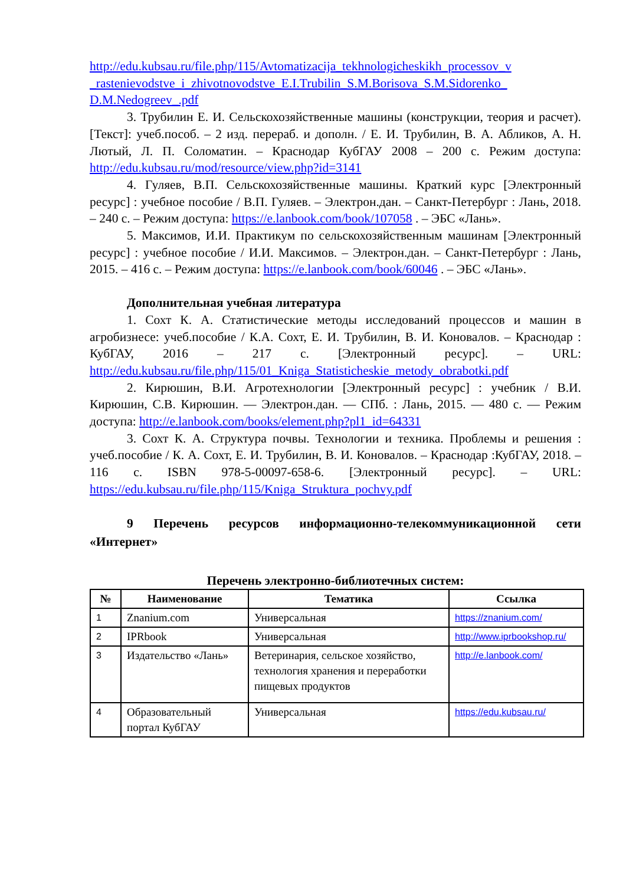http://edu.kubsau.ru/file.php/115/Avtomatizacija_tekhnologicheskikh_processov_v _rastenievodstve_i_zhivotnovodstve_E.I.Trubilin_S.M.Borisova_S.M.Sidorenko_ D.M.Nedogreev_.pdf
3. Трубилин Е. И. Сельскохозяйственные машины (конструкции, теория и расчет). [Текст]: учеб.пособ. – 2 изд. перераб. и дополн. / Е. И. Трубилин, В. А. Абликов, А. Н. Лютый, Л. П. Соломатин. – Краснодар КубГАУ 2008 – 200 с. Режим доступа: http://edu.kubsau.ru/mod/resource/view.php?id=3141
4. Гуляев, В.П. Сельскохозяйственные машины. Краткий курс [Электронный ресурс] : учебное пособие / В.П. Гуляев. – Электрон.дан. – Санкт-Петербург : Лань, 2018. – 240 с. – Режим доступа: https://e.lanbook.com/book/107058 . – ЭБС «Лань».
5. Максимов, И.И. Практикум по сельскохозяйственным машинам [Электронный ресурс] : учебное пособие / И.И. Максимов. – Электрон.дан. – Санкт-Петербург : Лань, 2015. – 416 с. – Режим доступа: https://e.lanbook.com/book/60046 . – ЭБС «Лань».
Дополнительная учебная литература
1. Сохт К. А. Статистические методы исследований процессов и машин в агробизнесе: учеб.пособие / К.А. Сохт, Е. И. Трубилин, В. И. Коновалов. – Краснодар : КубГАУ, 2016 – 217 с. [Электронный ресурс]. – URL: http://edu.kubsau.ru/file.php/115/01_Kniga_Statisticheskie_metody_obrabotki.pdf
2. Кирюшин, В.И. Агротехнологии [Электронный ресурс] : учебник / В.И. Кирюшин, С.В. Кирюшин. — Электрон.дан. — СПб. : Лань, 2015. — 480 с. — Режим доступа: http://e.lanbook.com/books/element.php?pl1_id=64331
3. Сохт К. А. Структура почвы. Технологии и техника. Проблемы и решения : учеб.пособие / К. А. Сохт, Е. И. Трубилин, В. И. Коновалов. – Краснодар :КубГАУ, 2018. – 116 с. ISBN 978-5-00097-658-6. [Электронный ресурс]. – URL: https://edu.kubsau.ru/file.php/115/Kniga_Struktura_pochvy.pdf
9 Перечень ресурсов информационно-телекоммуникационной сети «Интернет»
Перечень электронно-библиотечных систем:
| № | Наименование | Тематика | Ссылка |
| --- | --- | --- | --- |
| 1 | Znanium.com | Универсальная | https://znanium.com/ |
| 2 | IPRbook | Универсальная | http://www.iprbookshop.ru/ |
| 3 | Издательство «Лань» | Ветеринария, сельское хозяйство, технология хранения и переработки пищевых продуктов | http://e.lanbook.com/ |
| 4 | Образовательный портал КубГАУ | Универсальная | https://edu.kubsau.ru/ |